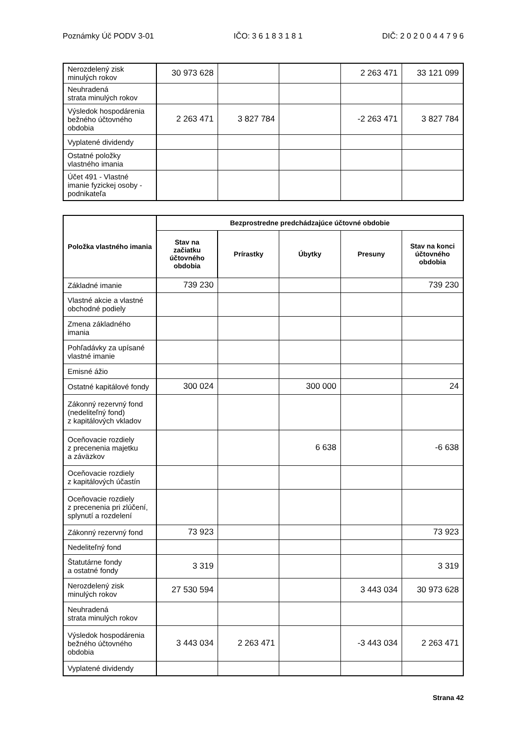Poznámky Úč PODV 3-01 IČO: 3 6 1 8 3 1 8 1 DIČ: 2 0 2 0 0 4 4 7 9 6
| Nerozdelený zisk minulých rokov | 30 973 628 | | | 2 263 471 | 33 121 099 |
| Neuhradená strata minulých rokov | | | | | |
| Výsledok hospodárenia bežného účtovného obdobia | 2 263 471 | 3 827 784 | | -2 263 471 | 3 827 784 |
| Vyplatené dividendy | | | | | |
| Ostatné položky vlastného imania | | | | | |
| Účet 491 - Vlastné imanie fyzickej osoby - podnikateľa | | | | | |
| Položka vlastného imania | Bezprostredne predchádzajúce účtovné obdobie | | | | |
| --- | --- | --- | --- | --- | --- |
| | Stav na začiatku účtovného obdobia | Prírastky | Úbytky | Presuny | Stav na konci účtovného obdobia |
| Základné imanie | 739 230 | | | | 739 230 |
| Vlastné akcie a vlastné obchodné podiely | | | | | |
| Zmena základného imania | | | | | |
| Pohľadávky za upísané vlastné imanie | | | | | |
| Emisné ážio | | | | | |
| Ostatné kapitálové fondy | 300 024 | | 300 000 | | 24 |
| Zákonný rezervný fond (nedeliteľný fond) z kapitálových vkladov | | | | | |
| Oceňovacie rozdiely z precenenia majetku a záväzkov | | | 6 638 | | -6 638 |
| Oceňovacie rozdiely z kapitálových účastín | | | | | |
| Oceňovacie rozdiely z precenenia pri zlúčení, splynutí a rozdelení | | | | | |
| Zákonný rezervný fond | 73 923 | | | | 73 923 |
| Nedeliteľný fond | | | | | |
| Štatutárne fondy a ostatné fondy | 3 319 | | | | 3 319 |
| Nerozdelený zisk minulých rokov | 27 530 594 | | | 3 443 034 | 30 973 628 |
| Neuhradená strata minulých rokov | | | | | |
| Výsledok hospodárenia bežného účtovného obdobia | 3 443 034 | 2 263 471 | | -3 443 034 | 2 263 471 |
| Vyplatené dividendy | | | | | |
Strana 42